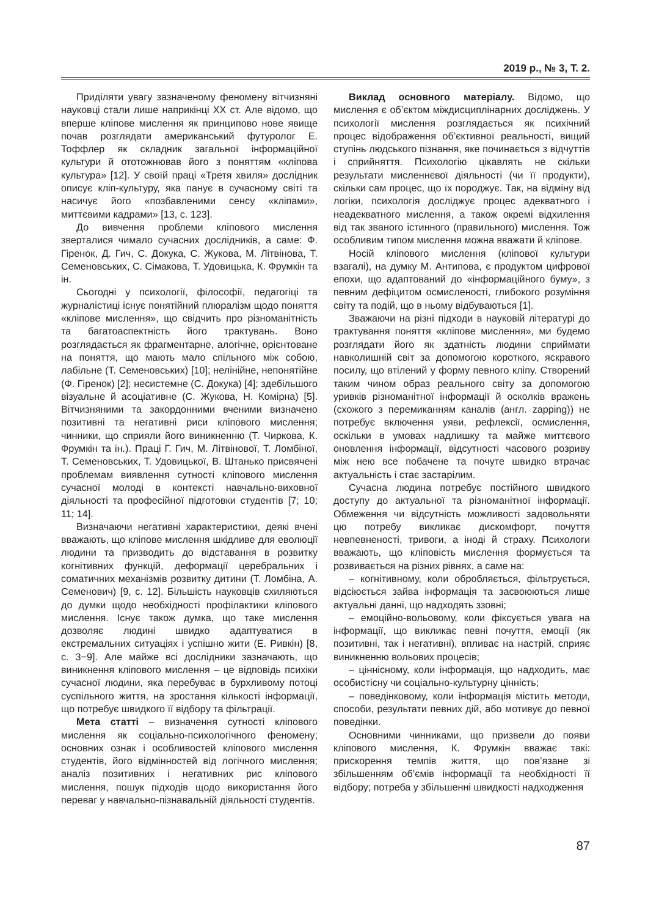2019 р., № 3, Т. 2.
Приділяти увагу зазначеному феномену вітчизняні науковці стали лише наприкінці ХХ ст. Але відомо, що вперше кліпове мислення як принципово нове явище почав розглядати американський футуролог Е. Тоффлер як складник загальної інформаційної культури й ототожнював його з поняттям «кліпова культура» [12]. У своїй праці «Третя хвиля» дослідник описує кліп-культуру, яка панує в сучасному світі та насичує його «позбавленими сенсу «кліпами», миттєвими кадрами» [13, с. 123].
До вивчення проблеми кліпового мислення зверталися чимало сучасних дослідників, а саме: Ф. Гіренок, Д. Гич, С. Докука, С. Жукова, М. Літвінова, Т. Семеновських, С. Сімакова, Т. Удовицька, К. Фрумкін та ін.
Сьогодні у психології, філософії, педагогіці та журналістиці існує понятійний плюралізм щодо поняття «кліпове мислення», що свідчить про різноманітність та багатоаспектність його трактувань. Воно розглядається як фрагментарне, алогічне, орієнтоване на поняття, що мають мало спільного між собою, лабільне (Т. Семеновських) [10]; нелінійне, непонятійне (Ф. Гіренок) [2]; несистемне (С. Докука) [4]; здебільшого візуальне й асоціативне (С. Жукова, Н. Комірна) [5]. Вітчизняними та закордонними вченими визначено позитивні та негативні риси кліпового мислення; чинники, що сприяли його виникненню (Т. Чиркова, К. Фрумкін та ін.). Праці Г. Гич, М. Літвінової, Т. Ломбіної, Т. Семеновських, Т. Удовицької, В. Штанько присвячені проблемам виявлення сутності кліпового мислення сучасної молоді в контексті навчально-виховної діяльності та професійної підготовки студентів [7; 10; 11; 14].
Визначаючи негативні характеристики, деякі вчені вважають, що кліпове мислення шкідливе для еволюції людини та призводить до відставання в розвитку когнітивних функцій, деформації церебральних і соматичних механізмів розвитку дитини (Т. Ломбіна, А. Семенович) [9, с. 12]. Більшість науковців схиляються до думки щодо необхідності профілактики кліпового мислення. Існує також думка, що таке мислення дозволяє людині швидко адаптуватися в екстремальних ситуаціях і успішно жити (Е. Ривкін) [8, с. 3−9]. Але майже всі дослідники зазначають, що виникнення кліпового мислення – це відповідь психіки сучасної людини, яка перебуває в бурхливому потоці суспільного життя, на зростання кількості інформації, що потребує швидкого її відбору та фільтрації.
Мета статті – визначення сутності кліпового мислення як соціально-психологічного феномену; основних ознак і особливостей кліпового мислення студентів, його відмінностей від логічного мислення; аналіз позитивних і негативних рис кліпового мислення, пошук підходів щодо використання його переваг у навчально-пізнавальній діяльності студентів.
Виклад основного матеріалу. Відомо, що мислення є об’єктом міждисциплінарних досліджень. У психології мислення розглядається як психічний процес відображення об’єктивної реальності, вищий ступінь людського пізнання, яке починається з відчуттів і сприйняття. Психологію цікавлять не скільки результати мисленнєвої діяльності (чи її продукти), скільки сам процес, що їх породжує. Так, на відміну від логіки, психологія досліджує процес адекватного і неадекватного мислення, а також окремі відхилення від так званого істинного (правильного) мислення. Тож особливим типом мислення можна вважати й кліпове.
Носій кліпового мислення (кліпової культури взагалі), на думку М. Антипова, є продуктом цифрової епохи, що адаптований до «інформаційного буму», з певним дефіцитом осмисленості, глибокого розуміння світу та подій, що в ньому відбуваються [1].
Зважаючи на різні підходи в науковій літературі до трактування поняття «кліпове мислення», ми будемо розглядати його як здатність людини сприймати навколишній світ за допомогою короткого, яскравого посилу, що втілений у форму певного кліпу. Створений таким чином образ реального світу за допомогою уривків різноманітної інформації й осколків вражень (схожого з перемиканням каналів (англ. zapping)) не потребує включення уяви, рефлексії, осмислення, оскільки в умовах надлишку та майже миттєвого оновлення інформації, відсутності часового розриву між нею все побачене та почуте швидко втрачає актуальність і стає застарілим.
Сучасна людина потребує постійного швидкого доступу до актуальної та різноманітної інформації. Обмеження чи відсутність можливості задовольняти цю потребу викликає дискомфорт, почуття невпевненості, тривоги, а іноді й страху. Психологи вважають, що кліповість мислення формується та розвивається на різних рівнях, а саме на:
– когнітивному, коли обробляється, фільтрується, відсіюється зайва інформація та засвоюються лише актуальні данні, що надходять ззовні;
– емоційно-вольовому, коли фіксується увага на інформації, що викликає певні почуття, емоції (як позитивні, так і негативні), впливає на настрій, сприяє виникненню вольових процесів;
– ціннісному, коли інформація, що надходить, має особистісну чи соціально-культурну цінність;
– поведінковому, коли інформація містить методи, способи, результати певних дій, або мотивує до певної поведінки.
Основними чинниками, що призвели до появи кліпового мислення, К. Фрумкін вважає такі: прискорення темпів життя, що пов’язане зі збільшенням об’ємів інформації та необхідності її відбору; потреба у збільшенні швидкості надходження
87